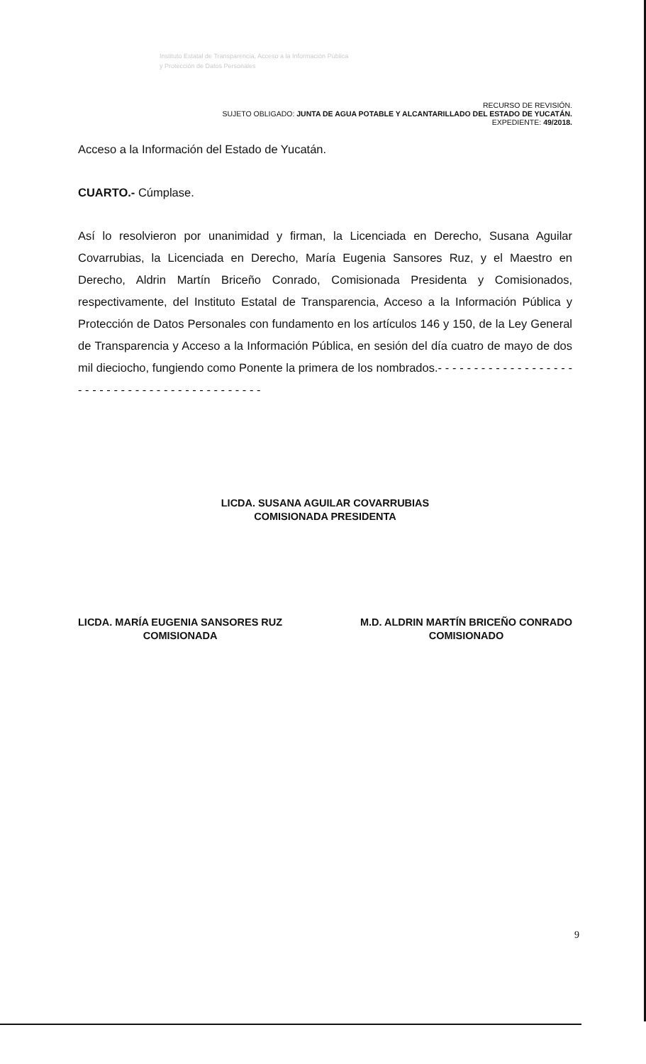Instituto Estatal de Transparencia, Acceso a la Información Pública
y Protección de Datos Personales
RECURSO DE REVISIÓN.
SUJETO OBLIGADO: JUNTA DE AGUA POTABLE Y ALCANTARILLADO DEL ESTADO DE YUCATÁN.
EXPEDIENTE: 49/2018.
Acceso a la Información del Estado de Yucatán.
CUARTO.- Cúmplase.
Así lo resolvieron por unanimidad y firman, la Licenciada en Derecho, Susana Aguilar Covarrubias, la Licenciada en Derecho, María Eugenia Sansores Ruz, y el Maestro en Derecho, Aldrin Martín Briceño Conrado, Comisionada Presidenta y Comisionados, respectivamente, del Instituto Estatal de Transparencia, Acceso a la Información Pública y Protección de Datos Personales con fundamento en los artículos 146 y 150, de la Ley General de Transparencia y Acceso a la Información Pública, en sesión del día cuatro de mayo de dos mil dieciocho, fungiendo como Ponente la primera de los nombrados.- - - - - - - - - - - - - - - - - - - - - - - - - - - - - - - - - - - - - - - - - - - - -
LICDA. SUSANA AGUILAR COVARRUBIAS
COMISIONADA PRESIDENTA
LICDA. MARÍA EUGENIA SANSORES RUZ
COMISIONADA
M.D. ALDRIN MARTÍN BRICEÑO CONRADO
COMISIONADO
9